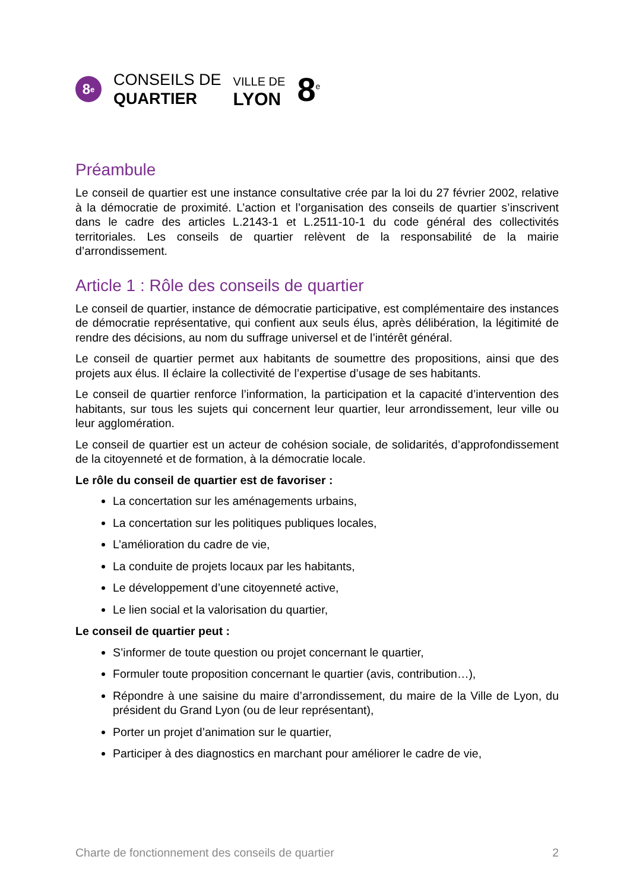8<sup>e</sup>
CONSEILS DE
QUARTIER
VILLE DE
LYON
8<sup>e</sup>
Préambule
Le conseil de quartier est une instance consultative crée par la loi du 27 février 2002, relative à la démocratie de proximité. L’action et l’organisation des conseils de quartier s’inscrivent dans le cadre des articles L.2143-1 et L.2511-10-1 du code général des collectivités territoriales. Les conseils de quartier relèvent de la responsabilité de la mairie d’arrondissement.
Article 1 : Rôle des conseils de quartier
Le conseil de quartier, instance de démocratie participative, est complémentaire des instances de démocratie représentative, qui confient aux seuls élus, après délibération, la légitimité de rendre des décisions, au nom du suffrage universel et de l’intérêt général.
Le conseil de quartier permet aux habitants de soumettre des propositions, ainsi que des projets aux élus. Il éclaire la collectivité de l’expertise d’usage de ses habitants.
Le conseil de quartier renforce l’information, la participation et la capacité d’intervention des habitants, sur tous les sujets qui concernent leur quartier, leur arrondissement, leur ville ou leur agglomération.
Le conseil de quartier est un acteur de cohésion sociale, de solidarités, d’approfondissement de la citoyenneté et de formation, à la démocratie locale.
Le rôle du conseil de quartier est de favoriser :
La concertation sur les aménagements urbains,
La concertation sur les politiques publiques locales,
L’amélioration du cadre de vie,
La conduite de projets locaux par les habitants,
Le développement d’une citoyenneté active,
Le lien social et la valorisation du quartier,
Le conseil de quartier peut :
S’informer de toute question ou projet concernant le quartier,
Formuler toute proposition concernant le quartier (avis, contribution…),
Répondre à une saisine du maire d’arrondissement, du maire de la Ville de Lyon, du président du Grand Lyon (ou de leur représentant),
Porter un projet d’animation sur le quartier,
Participer à des diagnostics en marchant pour améliorer le cadre de vie,
Charte de fonctionnement des conseils de quartier 2